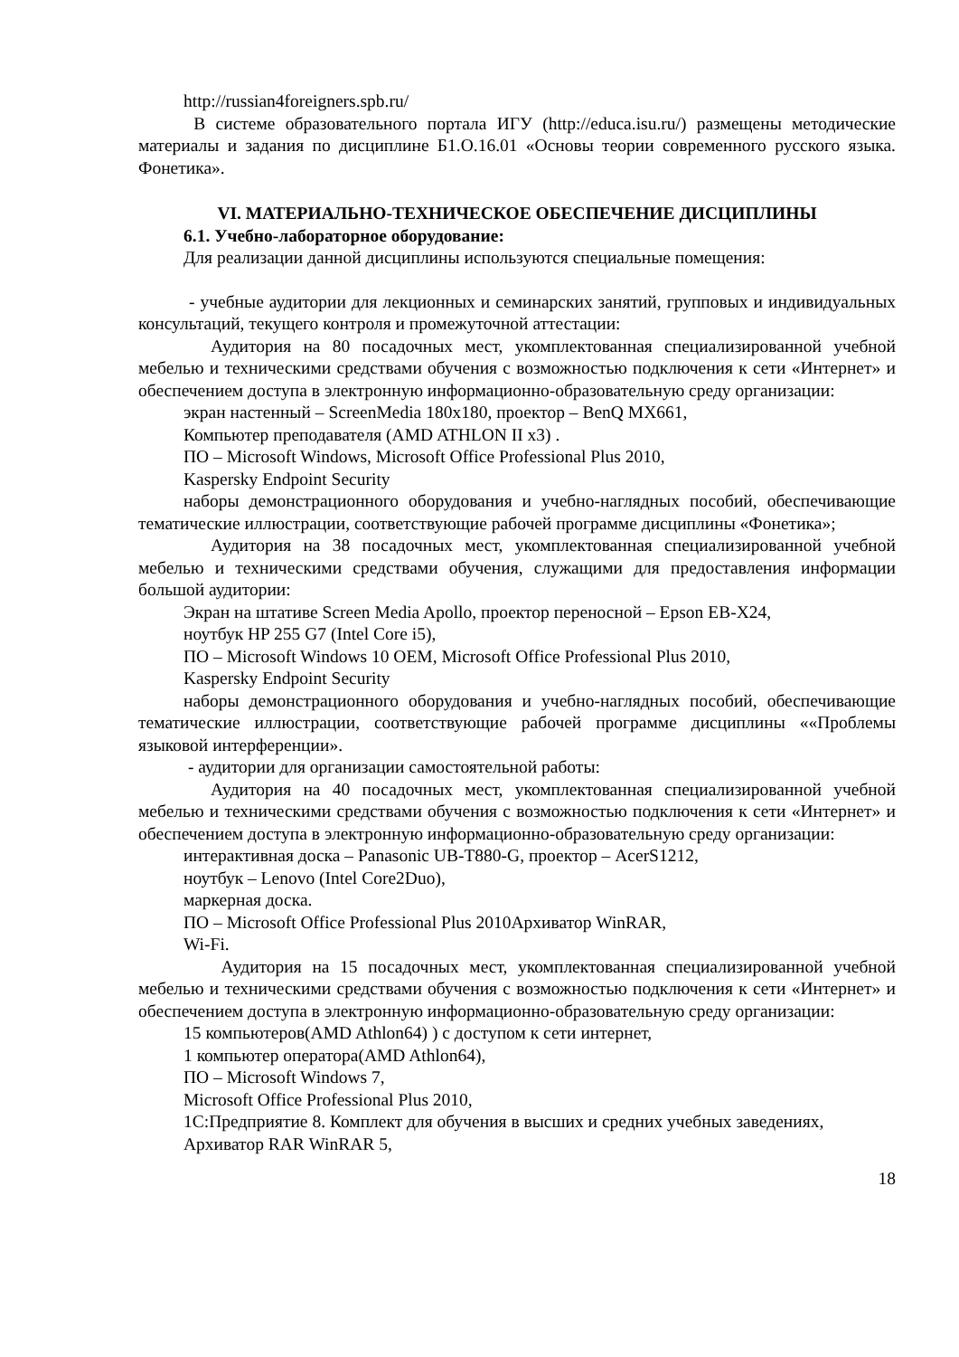http://russian4foreigners.spb.ru/
В системе образовательного портала ИГУ (http://educa.isu.ru/) размещены методические материалы и задания по дисциплине Б1.О.16.01 «Основы теории современного русского языка. Фонетика».
VI. МАТЕРИАЛЬНО-ТЕХНИЧЕСКОЕ ОБЕСПЕЧЕНИЕ ДИСЦИПЛИНЫ
6.1. Учебно-лабораторное оборудование:
Для реализации данной дисциплины используются специальные помещения:
- учебные аудитории для лекционных и семинарских занятий, групповых и индивидуальных консультаций, текущего контроля и промежуточной аттестации:
Аудитория на 80 посадочных мест, укомплектованная специализированной учебной мебелью и техническими средствами обучения с возможностью подключения к сети «Интернет» и обеспечением доступа в электронную информационно-образовательную среду организации:
экран настенный – ScreenMedia 180x180, проектор – BenQ MX661,
Компьютер преподавателя (AMD ATHLON II x3) .
ПО – Microsoft Windows, Microsoft Office Professional Plus 2010,
Kaspersky Endpoint Security
наборы демонстрационного оборудования и учебно-наглядных пособий, обеспечивающие тематические иллюстрации, соответствующие рабочей программе дисциплины «Фонетика»;
Аудитория на 38 посадочных мест, укомплектованная специализированной учебной мебелью и техническими средствами обучения, служащими для предоставления информации большой аудитории:
Экран на штативе Screen Media Apollo, проектор переносной – Epson EB-X24,
ноутбук HP 255 G7 (Intel Core i5),
ПО – Microsoft Windows 10 OEM, Microsoft Office Professional Plus 2010,
Kaspersky Endpoint Security
наборы демонстрационного оборудования и учебно-наглядных пособий, обеспечивающие тематические иллюстрации, соответствующие рабочей программе дисциплины ««Проблемы языковой интерференции».
- аудитории для организации самостоятельной работы:
Аудитория на 40 посадочных мест, укомплектованная специализированной учебной мебелью и техническими средствами обучения с возможностью подключения к сети «Интернет» и обеспечением доступа в электронную информационно-образовательную среду организации:
интерактивная доска – Panasonic UB-T880-G, проектор – AcerS1212,
ноутбук – Lenovo (Intel Core2Duo),
маркерная доска.
ПО – Microsoft Office Professional Plus 2010Архиватор WinRAR,
Wi-Fi.
Аудитория на 15 посадочных мест, укомплектованная специализированной учебной мебелью и техническими средствами обучения с возможностью подключения к сети «Интернет» и обеспечением доступа в электронную информационно-образовательную среду организации:
15 компьютеров(AMD Athlon64) ) с доступом к сети интернет,
1 компьютер оператора(AMD Athlon64),
ПО – Microsoft Windows 7,
Microsoft Office Professional Plus 2010,
1С:Предприятие 8. Комплект для обучения в высших и средних учебных заведениях,
Архиватор RAR WinRAR 5,
18